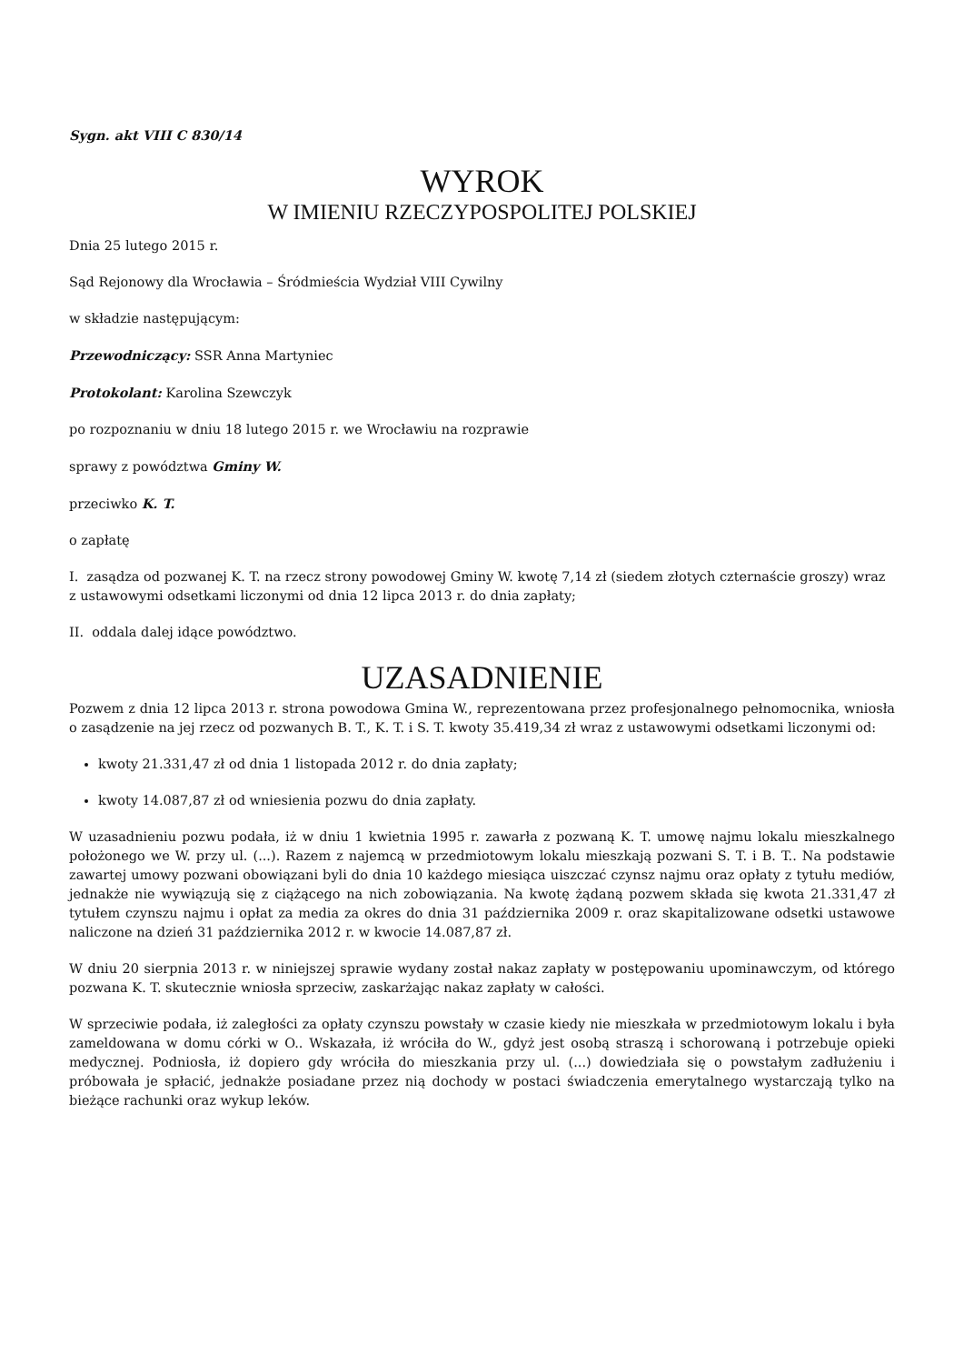Sygn. akt VIII C 830/14
WYROK
W IMIENIU RZECZYPOSPOLITEJ POLSKIEJ
Dnia 25 lutego 2015 r.
Sąd Rejonowy dla Wrocławia – Śródmieścia Wydział VIII Cywilny
w składzie następującym:
Przewodniczący: SSR Anna Martyniec
Protokolant: Karolina Szewczyk
po rozpoznaniu w dniu 18 lutego 2015 r. we Wrocławiu na rozprawie
sprawy z powództwa Gminy W.
przeciwko K. T.
o zapłatę
I. zasądza od pozwanej K. T. na rzecz strony powodowej Gminy W. kwotę 7,14 zł (siedem złotych czternaście groszy) wraz z ustawowymi odsetkami liczonymi od dnia 12 lipca 2013 r. do dnia zapłaty;
II. oddala dalej idące powództwo.
UZASADNIENIE
Pozwem z dnia 12 lipca 2013 r. strona powodowa Gmina W., reprezentowana przez profesjonalnego pełnomocnika, wniosła o zasądzenie na jej rzecz od pozwanych B. T., K. T. i S. T. kwoty 35.419,34 zł wraz z ustawowymi odsetkami liczonymi od:
kwoty 21.331,47 zł od dnia 1 listopada 2012 r. do dnia zapłaty;
kwoty 14.087,87 zł od wniesienia pozwu do dnia zapłaty.
W uzasadnieniu pozwu podała, iż w dniu 1 kwietnia 1995 r. zawarła z pozwaną K. T. umowę najmu lokalu mieszkalnego położonego we W. przy ul. (...). Razem z najemcą w przedmiotowym lokalu mieszkają pozwani S. T. i B. T.. Na podstawie zawartej umowy pozwani obowiązani byli do dnia 10 każdego miesiąca uiszczać czynsz najmu oraz opłaty z tytułu mediów, jednakże nie wywiązują się z ciążącego na nich zobowiązania. Na kwotę żądaną pozwem składa się kwota 21.331,47 zł tytułem czynszu najmu i opłat za media za okres do dnia 31 października 2009 r. oraz skapitalizowane odsetki ustawowe naliczone na dzień 31 października 2012 r. w kwocie 14.087,87 zł.
W dniu 20 sierpnia 2013 r. w niniejszej sprawie wydany został nakaz zapłaty w postępowaniu upominawczym, od którego pozwana K. T. skutecznie wniosła sprzeciw, zaskarżając nakaz zapłaty w całości.
W sprzeciwie podała, iż zaległości za opłaty czynszu powstały w czasie kiedy nie mieszkała w przedmiotowym lokalu i była zameldowana w domu córki w O.. Wskazała, iż wróciła do W., gdyż jest osobą straszą i schorowaną i potrzebuje opieki medycznej. Podniosła, iż dopiero gdy wróciła do mieszkania przy ul. (...) dowiedziała się o powstałym zadłużeniu i próbowała je spłacić, jednakże posiadane przez nią dochody w postaci świadczenia emerytalnego wystarczają tylko na bieżące rachunki oraz wykup leków.